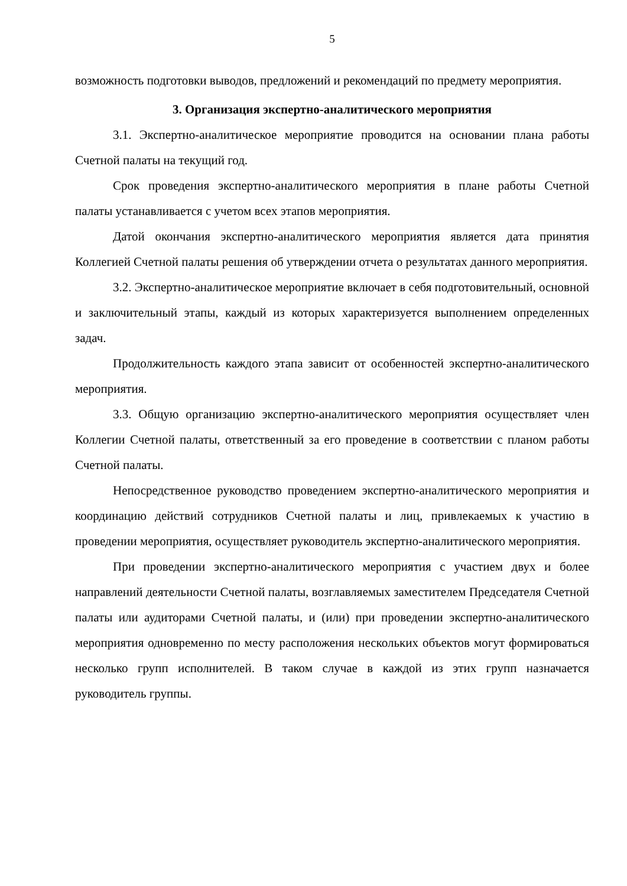5
возможность подготовки выводов, предложений и рекомендаций по предмету мероприятия.
3. Организация экспертно-аналитического мероприятия
3.1. Экспертно-аналитическое мероприятие проводится на основании плана работы Счетной палаты на текущий год.
Срок проведения экспертно-аналитического мероприятия в плане работы Счетной палаты устанавливается с учетом всех этапов мероприятия.
Датой окончания экспертно-аналитического мероприятия является дата принятия Коллегией Счетной палаты решения об утверждении отчета о результатах данного мероприятия.
3.2. Экспертно-аналитическое мероприятие включает в себя подготовительный, основной и заключительный этапы, каждый из которых характеризуется выполнением определенных задач.
Продолжительность каждого этапа зависит от особенностей экспертно-аналитического мероприятия.
3.3. Общую организацию экспертно-аналитического мероприятия осуществляет член Коллегии Счетной палаты, ответственный за его проведение в соответствии с планом работы Счетной палаты.
Непосредственное руководство проведением экспертно-аналитического мероприятия и координацию действий сотрудников Счетной палаты и лиц, привлекаемых к участию в проведении мероприятия, осуществляет руководитель экспертно-аналитического мероприятия.
При проведении экспертно-аналитического мероприятия с участием двух и более направлений деятельности Счетной палаты, возглавляемых заместителем Председателя Счетной палаты или аудиторами Счетной палаты, и (или) при проведении экспертно-аналитического мероприятия одновременно по месту расположения нескольких объектов могут формироваться несколько групп исполнителей. В таком случае в каждой из этих групп назначается руководитель группы.